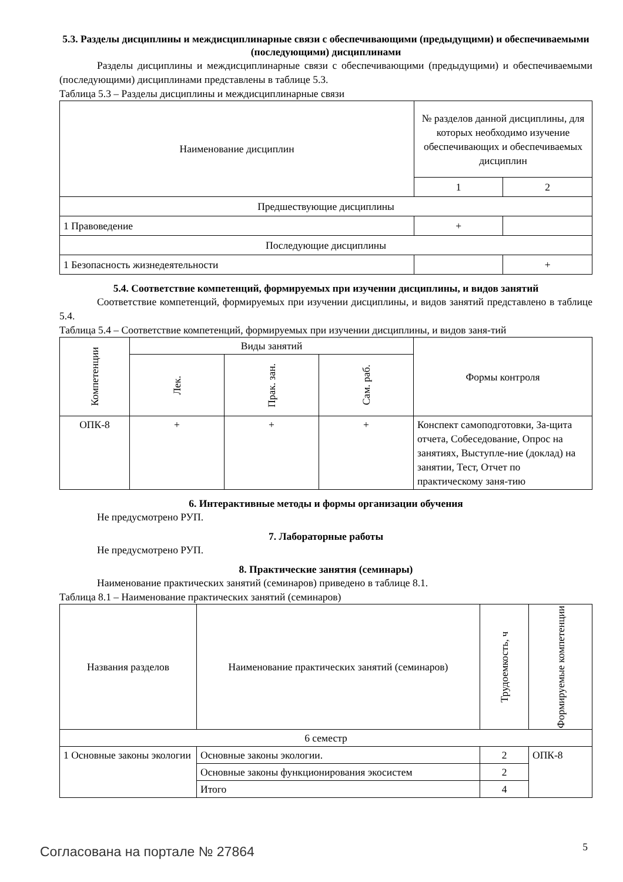5.3. Разделы дисциплины и междисциплинарные связи с обеспечивающими (предыдущими) и обеспечиваемыми (последующими) дисциплинами
Разделы дисциплины и междисциплинарные связи с обеспечивающими (предыдущими) и обеспечиваемыми (последующими) дисциплинами представлены в таблице 5.3.
Таблица 5.3 – Разделы дисциплины и междисциплинарные связи
| Наименование дисциплин | № разделов данной дисциплины, для которых необходимо изучение обеспечивающих и обеспечиваемых дисциплин | |
| --- | --- | --- |
| | 1 | 2 |
| Предшествующие дисциплины | | |
| 1 Правоведение | + | |
| Последующие дисциплины | | |
| 1 Безопасность жизнедеятельности | | + |
5.4. Соответствие компетенций, формируемых при изучении дисциплины, и видов занятий
Соответствие компетенций, формируемых при изучении дисциплины, и видов занятий представлено в таблице 5.4.
Таблица 5.4 – Соответствие компетенций, формируемых при изучении дисциплины, и видов заня-тий
| Компетенции | Виды занятий | | | Формы контроля |
| --- | --- | --- | --- | --- |
| | Лек. | Прак. зан. | Сам. раб. | |
| ОПК-8 | + | + | + | Конспект самоподготовки, За-щита отчета, Собеседование, Опрос на занятиях, Выступле-ние (доклад) на занятии, Тест, Отчет по практическому заня-тию |
6. Интерактивные методы и формы организации обучения
Не предусмотрено РУП.
7. Лабораторные работы
Не предусмотрено РУП.
8. Практические занятия (семинары)
Наименование практических занятий (семинаров) приведено в таблице 8.1.
Таблица 8.1 – Наименование практических занятий (семинаров)
| Названия разделов | Наименование практических занятий (семинаров) | Трудоемкость, ч | Формируемые компетенции |
| --- | --- | --- | --- |
| 6 семестр | | | |
| 1 Основные законы экологии | Основные законы экологии. | 2 | ОПК-8 |
| | Основные законы функционирования экосистем | 2 | |
| | Итого | 4 | |
Согласована на портале № 27864 5